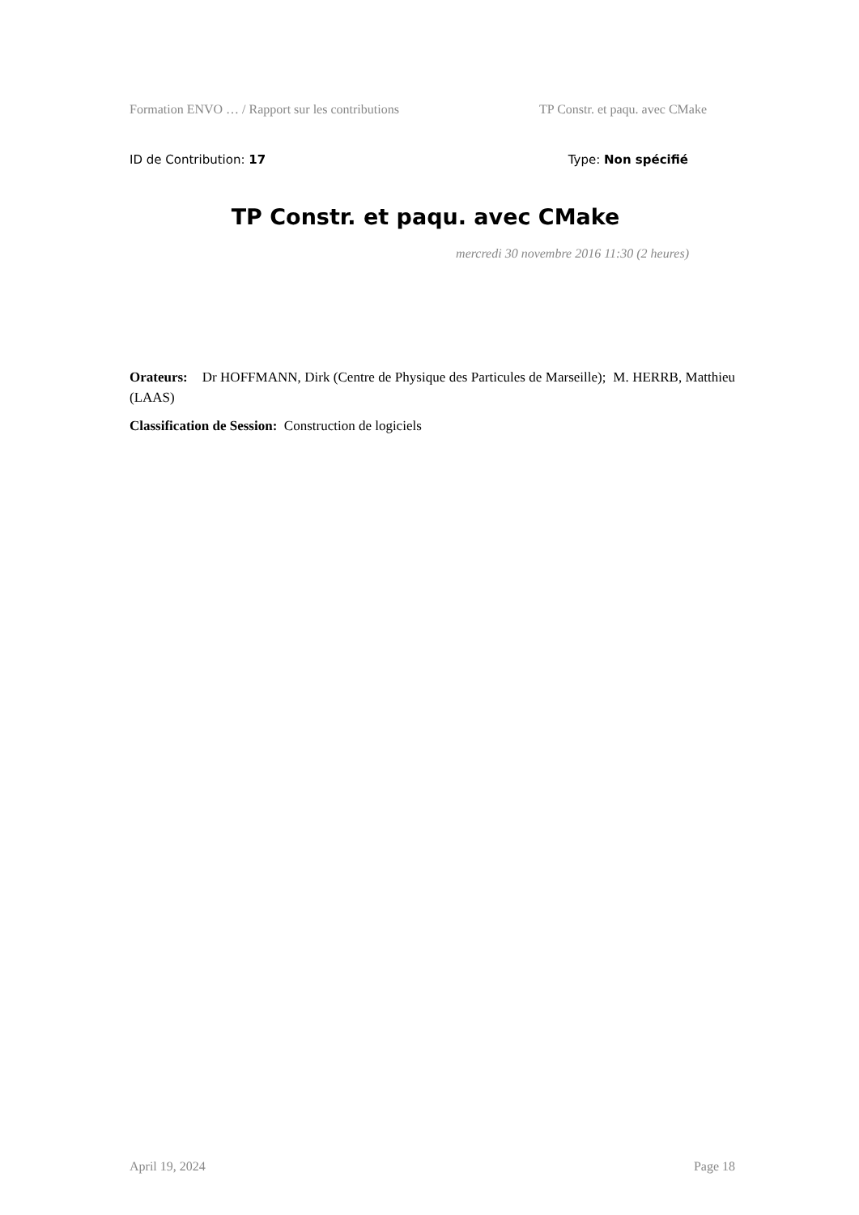Formation ENVO … / Rapport sur les contributions TP Constr. et paqu. avec CMake
ID de Contribution: 17 Type: Non spécifié
TP Constr. et paqu. avec CMake
mercredi 30 novembre 2016 11:30 (2 heures)
Orateurs: Dr HOFFMANN, Dirk (Centre de Physique des Particules de Marseille); M. HERRB, Matthieu (LAAS)
Classification de Session: Construction de logiciels
April 19, 2024 Page 18